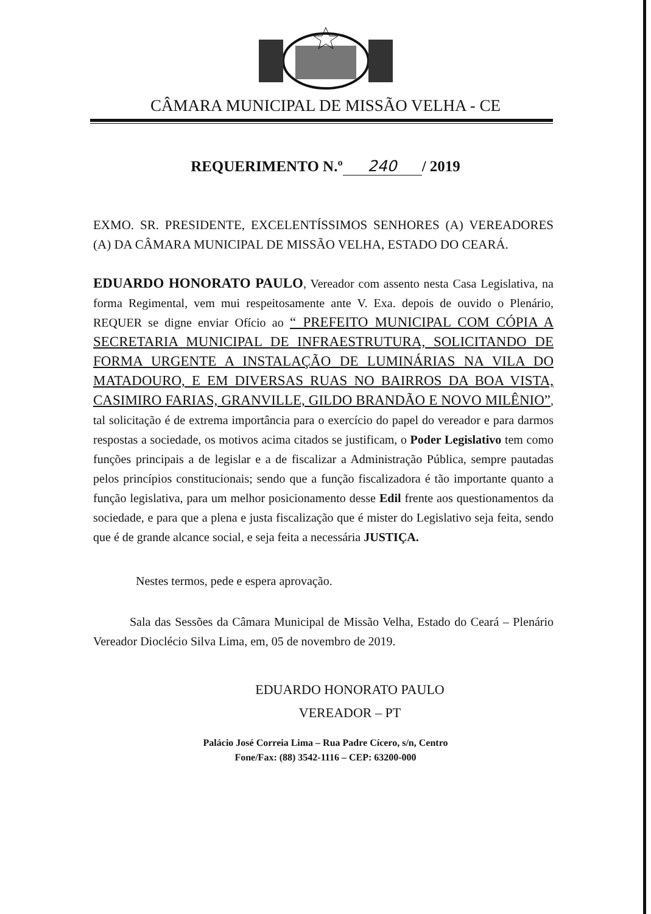CÂMARA MUNICIPAL DE MISSÃO VELHA - CE
REQUERIMENTO N.º 240 / 2019
EXMO. SR. PRESIDENTE, EXCELENTÍSSIMOS SENHORES (A) VEREADORES (A) DA CÂMARA MUNICIPAL DE MISSÃO VELHA, ESTADO DO CEARÁ.
EDUARDO HONORATO PAULO, Vereador com assento nesta Casa Legislativa, na forma Regimental, vem mui respeitosamente ante V. Exa. depois de ouvido o Plenário, REQUER se digne enviar Ofício ao “ PREFEITO MUNICIPAL COM CÓPIA A SECRETARIA MUNICIPAL DE INFRAESTRUTURA, SOLICITANDO DE FORMA URGENTE A INSTALAÇÃO DE LUMINÁRIAS NA VILA DO MATADOURO, E EM DIVERSAS RUAS NO BAIRROS DA BOA VISTA, CASIMIRO FARIAS, GRANVILLE, GILDO BRANDÃO E NOVO MILÊNIO”, tal solicitação é de extrema importância para o exercício do papel do vereador e para darmos respostas a sociedade, os motivos acima citados se justificam, o Poder Legislativo tem como funções principais a de legislar e a de fiscalizar a Administração Pública, sempre pautadas pelos princípios constitucionais; sendo que a função fiscalizadora é tão importante quanto a função legislativa, para um melhor posicionamento desse Edil frente aos questionamentos da sociedade, e para que a plena e justa fiscalização que é mister do Legislativo seja feita, sendo que é de grande alcance social, e seja feita a necessária JUSTIÇA.
Nestes termos, pede e espera aprovação.
Sala das Sessões da Câmara Municipal de Missão Velha, Estado do Ceará – Plenário Vereador Dioclécio Silva Lima, em, 05 de novembro de 2019.
EDUARDO HONORATO PAULO
VEREADOR – PT
Palácio José Correia Lima – Rua Padre Cícero, s/n, Centro
Fone/Fax: (88) 3542-1116 – CEP: 63200-000